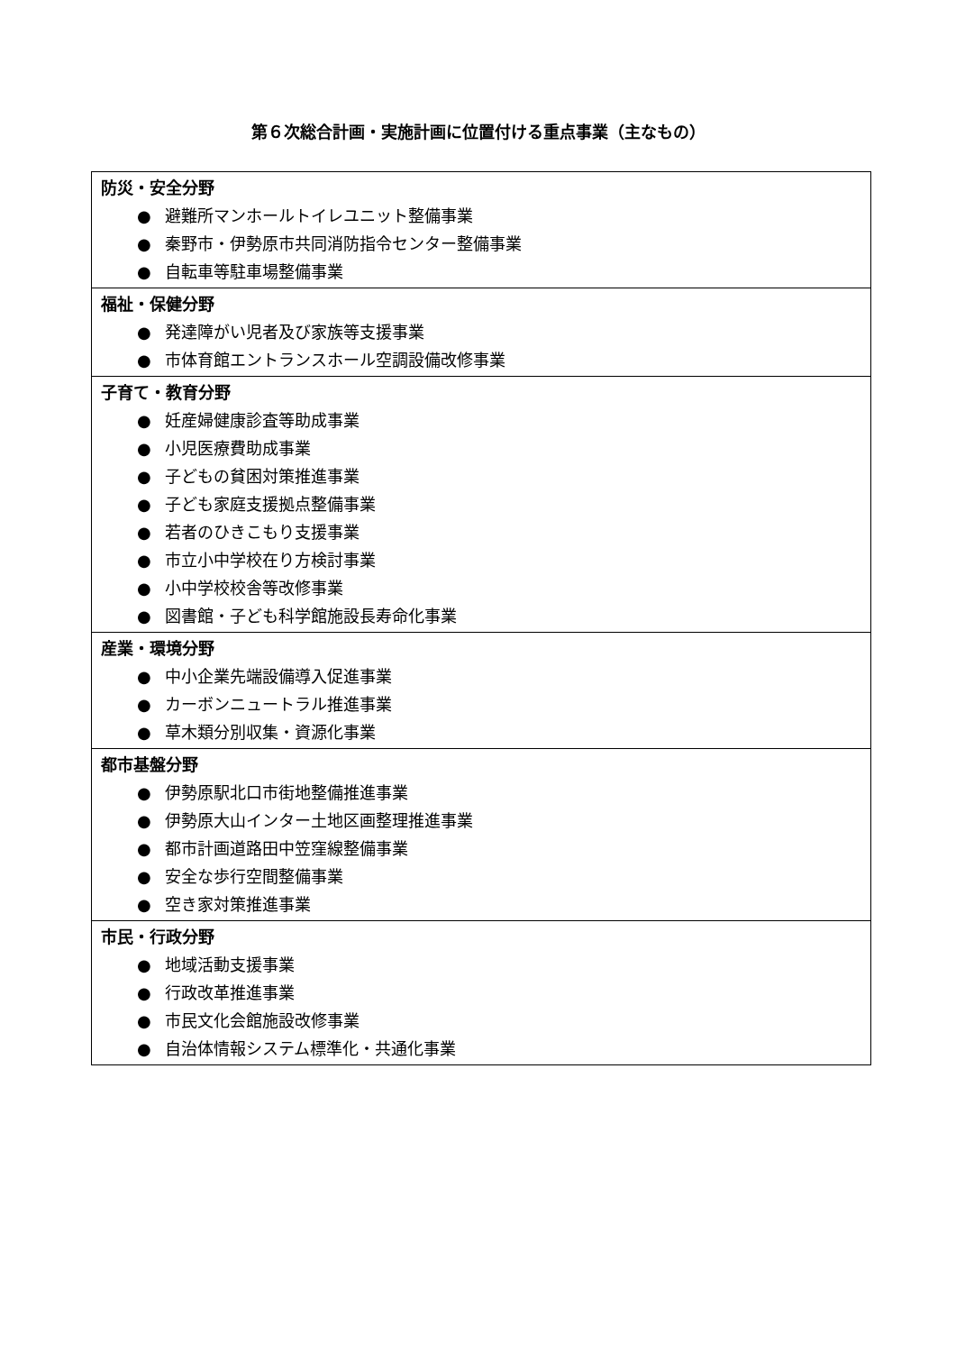第６次総合計画・実施計画に位置付ける重点事業（主なもの）
| 防災・安全分野 ● 避難所マンホールトイレユニット整備事業 ● 秦野市・伊勢原市共同消防指令センター整備事業 ● 自転車等駐車場整備事業 |
| 福祉・保健分野 ● 発達障がい児者及び家族等支援事業 ● 市体育館エントランスホール空調設備改修事業 |
| 子育て・教育分野 ● 妊産婦健康診査等助成事業 ● 小児医療費助成事業 ● 子どもの貧困対策推進事業 ● 子ども家庭支援拠点整備事業 ● 若者のひきこもり支援事業 ● 市立小中学校在り方検討事業 ● 小中学校校舎等改修事業 ● 図書館・子ども科学館施設長寿命化事業 |
| 産業・環境分野 ● 中小企業先端設備導入促進事業 ● カーボンニュートラル推進事業 ● 草木類分別収集・資源化事業 |
| 都市基盤分野 ● 伊勢原駅北口市街地整備推進事業 ● 伊勢原大山インター土地区画整理推進事業 ● 都市計画道路田中笠窪線整備事業 ● 安全な歩行空間整備事業 ● 空き家対策推進事業 |
| 市民・行政分野 ● 地域活動支援事業 ● 行政改革推進事業 ● 市民文化会館施設改修事業 ● 自治体情報システム標準化・共通化事業 |